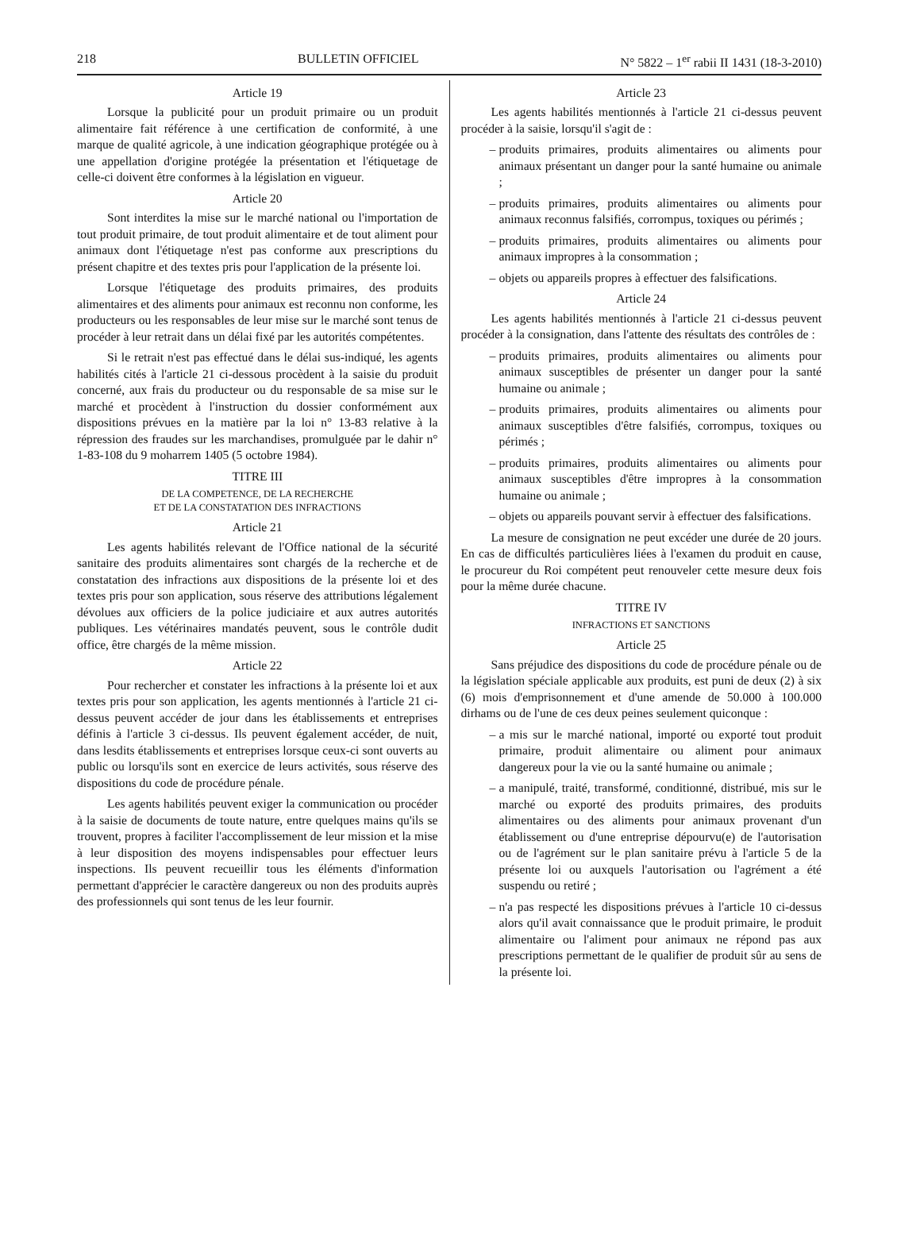218 BULLETIN OFFICIEL N° 5822 – 1<sup>er</sup> rabii II 1431 (18-3-2010)
Article 19
Lorsque la publicité pour un produit primaire ou un produit alimentaire fait référence à une certification de conformité, à une marque de qualité agricole, à une indication géographique protégée ou à une appellation d'origine protégée la présentation et l'étiquetage de celle-ci doivent être conformes à la législation en vigueur.
Article 20
Sont interdites la mise sur le marché national ou l'importation de tout produit primaire, de tout produit alimentaire et de tout aliment pour animaux dont l'étiquetage n'est pas conforme aux prescriptions du présent chapitre et des textes pris pour l'application de la présente loi.
Lorsque l'étiquetage des produits primaires, des produits alimentaires et des aliments pour animaux est reconnu non conforme, les producteurs ou les responsables de leur mise sur le marché sont tenus de procéder à leur retrait dans un délai fixé par les autorités compétentes.
Si le retrait n'est pas effectué dans le délai sus-indiqué, les agents habilités cités à l'article 21 ci-dessous procèdent à la saisie du produit concerné, aux frais du producteur ou du responsable de sa mise sur le marché et procèdent à l'instruction du dossier conformément aux dispositions prévues en la matière par la loi n° 13-83 relative à la répression des fraudes sur les marchandises, promulguée par le dahir n° 1-83-108 du 9 moharrem 1405 (5 octobre 1984).
TITRE III
DE LA COMPETENCE, DE LA RECHERCHE
ET DE LA CONSTATATION DES INFRACTIONS
Article 21
Les agents habilités relevant de l'Office national de la sécurité sanitaire des produits alimentaires sont chargés de la recherche et de constatation des infractions aux dispositions de la présente loi et des textes pris pour son application, sous réserve des attributions légalement dévolues aux officiers de la police judiciaire et aux autres autorités publiques. Les vétérinaires mandatés peuvent, sous le contrôle dudit office, être chargés de la même mission.
Article 22
Pour rechercher et constater les infractions à la présente loi et aux textes pris pour son application, les agents mentionnés à l'article 21 ci-dessus peuvent accéder de jour dans les établissements et entreprises définis à l'article 3 ci-dessus. Ils peuvent également accéder, de nuit, dans lesdits établissements et entreprises lorsque ceux-ci sont ouverts au public ou lorsqu'ils sont en exercice de leurs activités, sous réserve des dispositions du code de procédure pénale.
Les agents habilités peuvent exiger la communication ou procéder à la saisie de documents de toute nature, entre quelques mains qu'ils se trouvent, propres à faciliter l'accomplissement de leur mission et la mise à leur disposition des moyens indispensables pour effectuer leurs inspections. Ils peuvent recueillir tous les éléments d'information permettant d'apprécier le caractère dangereux ou non des produits auprès des professionnels qui sont tenus de les leur fournir.
Article 23
Les agents habilités mentionnés à l'article 21 ci-dessus peuvent procéder à la saisie, lorsqu'il s'agit de :
– produits primaires, produits alimentaires ou aliments pour animaux présentant un danger pour la santé humaine ou animale ;
– produits primaires, produits alimentaires ou aliments pour animaux reconnus falsifiés, corrompus, toxiques ou périmés ;
– produits primaires, produits alimentaires ou aliments pour animaux impropres à la consommation ;
– objets ou appareils propres à effectuer des falsifications.
Article 24
Les agents habilités mentionnés à l'article 21 ci-dessus peuvent procéder à la consignation, dans l'attente des résultats des contrôles de :
– produits primaires, produits alimentaires ou aliments pour animaux susceptibles de présenter un danger pour la santé humaine ou animale ;
– produits primaires, produits alimentaires ou aliments pour animaux susceptibles d'être falsifiés, corrompus, toxiques ou périmés ;
– produits primaires, produits alimentaires ou aliments pour animaux susceptibles d'être impropres à la consommation humaine ou animale ;
– objets ou appareils pouvant servir à effectuer des falsifications.
La mesure de consignation ne peut excéder une durée de 20 jours. En cas de difficultés particulières liées à l'examen du produit en cause, le procureur du Roi compétent peut renouveler cette mesure deux fois pour la même durée chacune.
TITRE IV
INFRACTIONS ET SANCTIONS
Article 25
Sans préjudice des dispositions du code de procédure pénale ou de la législation spéciale applicable aux produits, est puni de deux (2) à six (6) mois d'emprisonnement et d'une amende de 50.000 à 100.000 dirhams ou de l'une de ces deux peines seulement quiconque :
– a mis sur le marché national, importé ou exporté tout produit primaire, produit alimentaire ou aliment pour animaux dangereux pour la vie ou la santé humaine ou animale ;
– a manipulé, traité, transformé, conditionné, distribué, mis sur le marché ou exporté des produits primaires, des produits alimentaires ou des aliments pour animaux provenant d'un établissement ou d'une entreprise dépourvu(e) de l'autorisation ou de l'agrément sur le plan sanitaire prévu à l'article 5 de la présente loi ou auxquels l'autorisation ou l'agrément a été suspendu ou retiré ;
– n'a pas respecté les dispositions prévues à l'article 10 ci-dessus alors qu'il avait connaissance que le produit primaire, le produit alimentaire ou l'aliment pour animaux ne répond pas aux prescriptions permettant de le qualifier de produit sûr au sens de la présente loi.